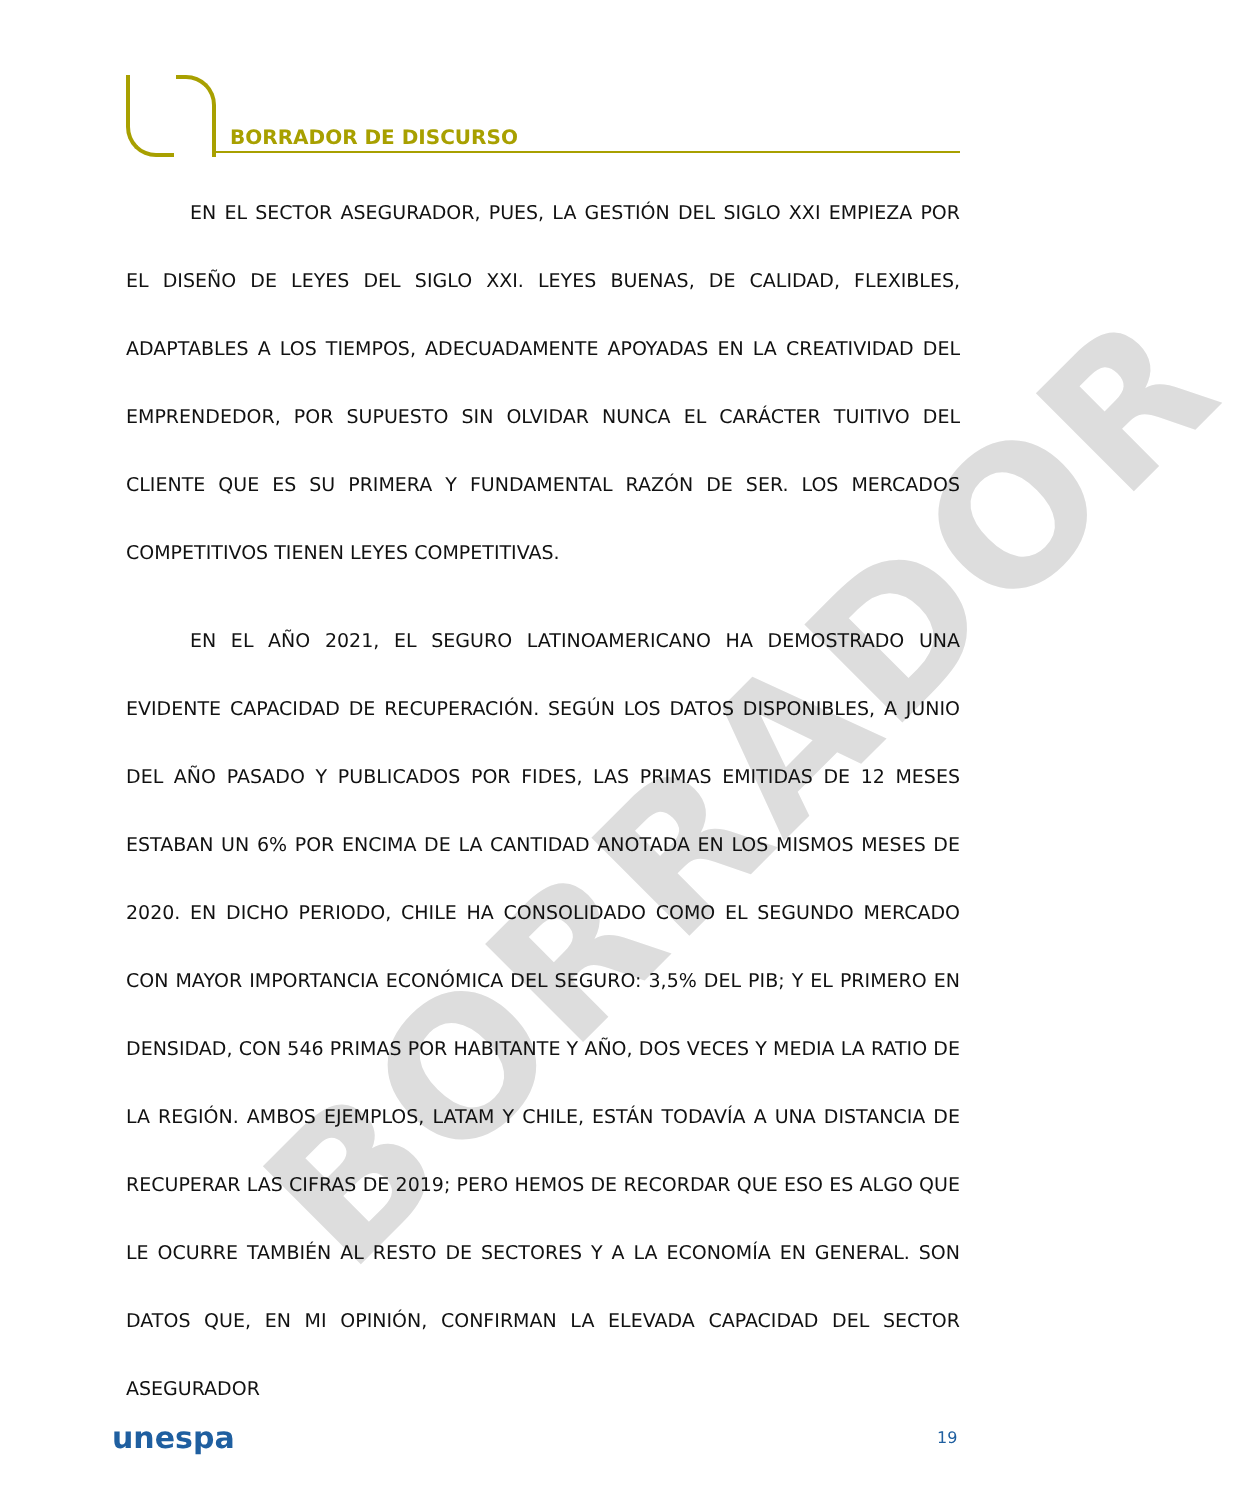BORRADOR
BORRADOR DE DISCURSO
EN EL SECTOR ASEGURADOR, PUES, LA GESTIÓN DEL SIGLO XXI EMPIEZA POR EL DISEÑO DE LEYES DEL SIGLO XXI. LEYES BUENAS, DE CALIDAD, FLEXIBLES, ADAPTABLES A LOS TIEMPOS, ADECUADAMENTE APOYADAS EN LA CREATIVIDAD DEL EMPRENDEDOR, POR SUPUESTO SIN OLVIDAR NUNCA EL CARÁCTER TUITIVO DEL CLIENTE QUE ES SU PRIMERA Y FUNDAMENTAL RAZÓN DE SER. LOS MERCADOS COMPETITIVOS TIENEN LEYES COMPETITIVAS.
EN EL AÑO 2021, EL SEGURO LATINOAMERICANO HA DEMOSTRADO UNA EVIDENTE CAPACIDAD DE RECUPERACIÓN. SEGÚN LOS DATOS DISPONIBLES, A JUNIO DEL AÑO PASADO Y PUBLICADOS POR FIDES, LAS PRIMAS EMITIDAS DE 12 MESES ESTABAN UN 6% POR ENCIMA DE LA CANTIDAD ANOTADA EN LOS MISMOS MESES DE 2020. EN DICHO PERIODO, CHILE HA CONSOLIDADO COMO EL SEGUNDO MERCADO CON MAYOR IMPORTANCIA ECONÓMICA DEL SEGURO: 3,5% DEL PIB; Y EL PRIMERO EN DENSIDAD, CON 546 PRIMAS POR HABITANTE Y AÑO, DOS VECES Y MEDIA LA RATIO DE LA REGIÓN. AMBOS EJEMPLOS, LATAM Y CHILE, ESTÁN TODAVÍA A UNA DISTANCIA DE RECUPERAR LAS CIFRAS DE 2019; PERO HEMOS DE RECORDAR QUE ESO ES ALGO QUE LE OCURRE TAMBIÉN AL RESTO DE SECTORES Y A LA ECONOMÍA EN GENERAL. SON DATOS QUE, EN MI OPINIÓN, CONFIRMAN LA ELEVADA CAPACIDAD DEL SECTOR ASEGURADOR
unespa 19